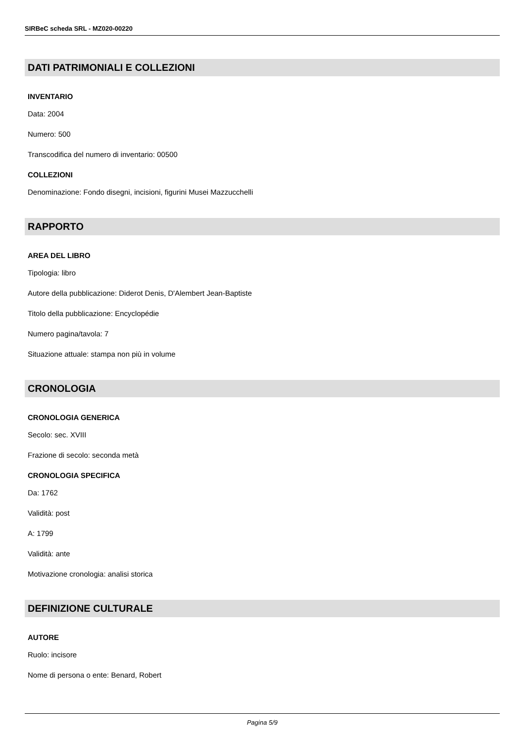SIRBeC scheda SRL - MZ020-00220
DATI PATRIMONIALI E COLLEZIONI
INVENTARIO
Data: 2004
Numero: 500
Transcodifica del numero di inventario: 00500
COLLEZIONI
Denominazione: Fondo disegni, incisioni, figurini Musei Mazzucchelli
RAPPORTO
AREA DEL LIBRO
Tipologia: libro
Autore della pubblicazione: Diderot Denis, D'Alembert Jean-Baptiste
Titolo della pubblicazione: Encyclopédie
Numero pagina/tavola: 7
Situazione attuale: stampa non più in volume
CRONOLOGIA
CRONOLOGIA GENERICA
Secolo: sec. XVIII
Frazione di secolo: seconda metà
CRONOLOGIA SPECIFICA
Da: 1762
Validità: post
A: 1799
Validità: ante
Motivazione cronologia: analisi storica
DEFINIZIONE CULTURALE
AUTORE
Ruolo: incisore
Nome di persona o ente: Benard, Robert
Pagina 5/9